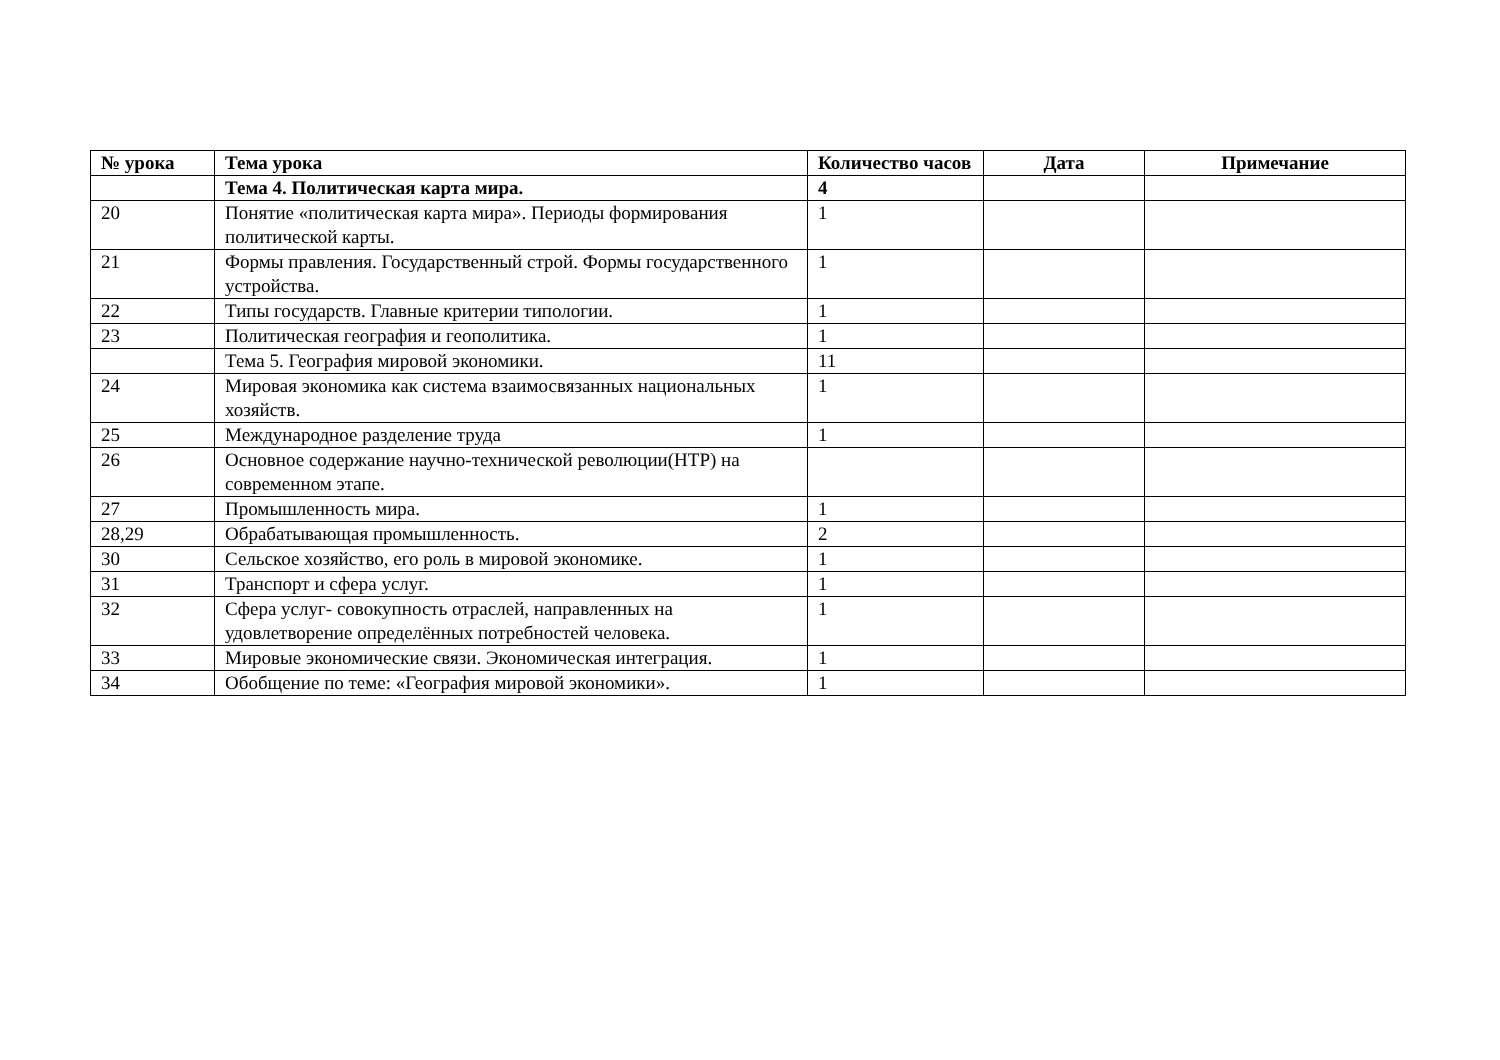| № урока | Тема урока | Количество часов | Дата | Примечание |
| --- | --- | --- | --- | --- |
| | Тема 4. Политическая карта мира. | 4 | | |
| 20 | Понятие «политическая карта мира». Периоды формирования политической карты. | 1 | | |
| 21 | Формы правления. Государственный строй. Формы государственного устройства. | 1 | | |
| 22 | Типы государств. Главные критерии типологии. | 1 | | |
| 23 | Политическая география и геополитика. | 1 | | |
| | Тема 5. География мировой экономики. | 11 | | |
| 24 | Мировая экономика как система взаимосвязанных национальных хозяйств. | 1 | | |
| 25 | Международное разделение труда | 1 | | |
| 26 | Основное содержание научно-технической революции(НТР) на современном этапе. | | | |
| 27 | Промышленность мира. | 1 | | |
| 28,29 | Обрабатывающая промышленность. | 2 | | |
| 30 | Сельское хозяйство, его роль в мировой экономике. | 1 | | |
| 31 | Транспорт и сфера услуг. | 1 | | |
| 32 | Сфера услуг- совокупность отраслей, направленных на удовлетворение определённых потребностей человека. | 1 | | |
| 33 | Мировые экономические связи. Экономическая интеграция. | 1 | | |
| 34 | Обобщение по теме: «География мировой экономики». | 1 | | |